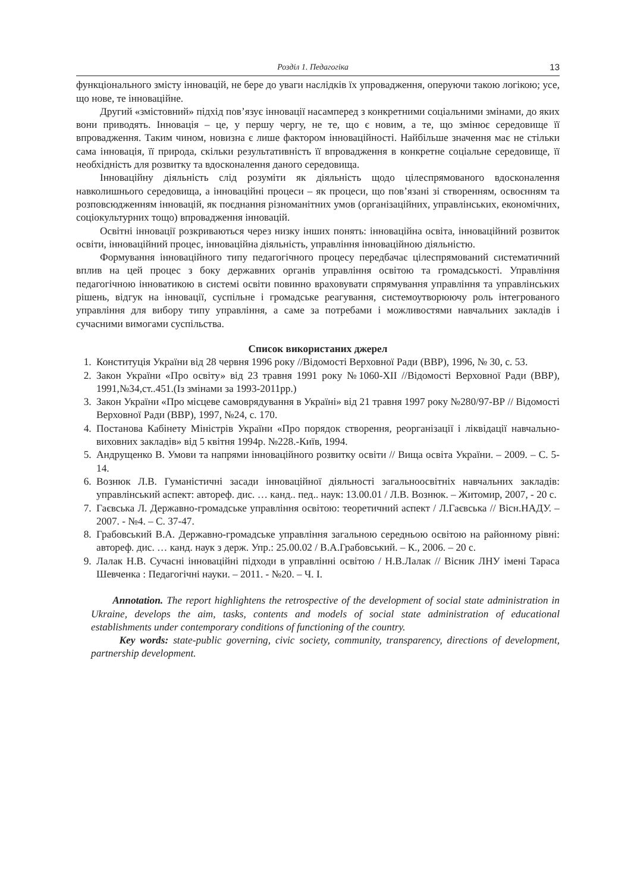Розділ 1. Педагогіка 13
функціонального змісту інновацій, не бере до уваги наслідків їх упровадження, оперуючи такою логікою; усе, що нове, те інноваційне.
Другий «змістовний» підхід пов’язує інновації насамперед з конкретними соціальними змінами, до яких вони приводять. Інновація – це, у першу чергу, не те, що є новим, а те, що змінює середовище її впровадження. Таким чином, новизна є лише фактором інноваційності. Найбільше значення має не стільки сама інновація, її природа, скільки результативність її впровадження в конкретне соціальне середовище, її необхідність для розвитку та вдосконалення даного середовища.
Інноваційну діяльність слід розуміти як діяльність щодо цілеспрямованого вдосконалення навколишнього середовища, а інноваційні процеси – як процеси, що пов’язані зі створенням, освоєнням та розповсюдженням інновацій, як поєднання різноманітних умов (організаційних, управлінських, економічних, соціокультурних тощо) впровадження інновацій.
Освітні інновації розкриваються через низку інших понять: інноваційна освіта, інноваційний розвиток освіти, інноваційний процес, інноваційна діяльність, управління інноваційною діяльністю.
Формування інноваційного типу педагогічного процесу передбачає цілеспрямований систематичний вплив на цей процес з боку державних органів управління освітою та громадськості. Управління педагогічною інноватикою в системі освіти повинно враховувати спрямування управління та управлінських рішень, відгук на інновації, суспільне і громадське реагування, системоутворюючу роль інтегрованого управління для вибору типу управління, а саме за потребами і можливостями навчальних закладів і сучасними вимогами суспільства.
Список використаних джерел
1. Конституція України від 28 червня 1996 року //Відомості Верховної Ради (ВВР), 1996, № 30, с. 53.
2. Закон України «Про освіту» від 23 травня 1991 року №1060-XII //Відомості Верховної Ради (ВВР), 1991,№34,ст..451.(Із змінами за 1993-2011рр.)
3. Закон України «Про місцеве самоврядування в Україні» від 21 травня 1997 року №280/97-ВР // Відомості Верховної Ради (ВВР), 1997, №24, с. 170.
4. Постанова Кабінету Міністрів України «Про порядок створення, реорганізації і ліквідації навчально-виховних закладів» від 5 квітня 1994р. №228.-Київ, 1994.
5. Андрущенко В. Умови та напрями інноваційного розвитку освіти // Вища освіта України. – 2009. – С. 5-14.
6. Вознюк Л.В. Гуманістичні засади інноваційної діяльності загальноосвітніх навчальних закладів: управлінський аспект: автореф. дис. … канд.. пед.. наук: 13.00.01 / Л.В. Вознюк. – Житомир, 2007, - 20 с.
7. Гаєвська Л. Державно-громадське управління освітою: теоретичний аспект / Л.Гаєвська // Вісн.НАДУ. – 2007. - №4. – С. 37-47.
8. Грабовський В.А. Державно-громадське управління загальною середньою освітою на районному рівні: автореф. дис. … канд. наук з держ. Упр.: 25.00.02 / В.А.Грабовський. – К., 2006. – 20 с.
9. Лалак Н.В. Сучасні інноваційні підходи в управлінні освітою / Н.В.Лалак // Вісник ЛНУ імені Тараса Шевченка : Педагогічні науки. – 2011. - №20. – Ч. І.
Annotation. The report highlightens the retrospective of the development of social state administration in Ukraine, develops the aim, tasks, contents and models of social state administration of educational establishments under contemporary conditions of functioning of the country.
Key words: state-public governing, civic society, community, transparency, directions of development, partnership development.